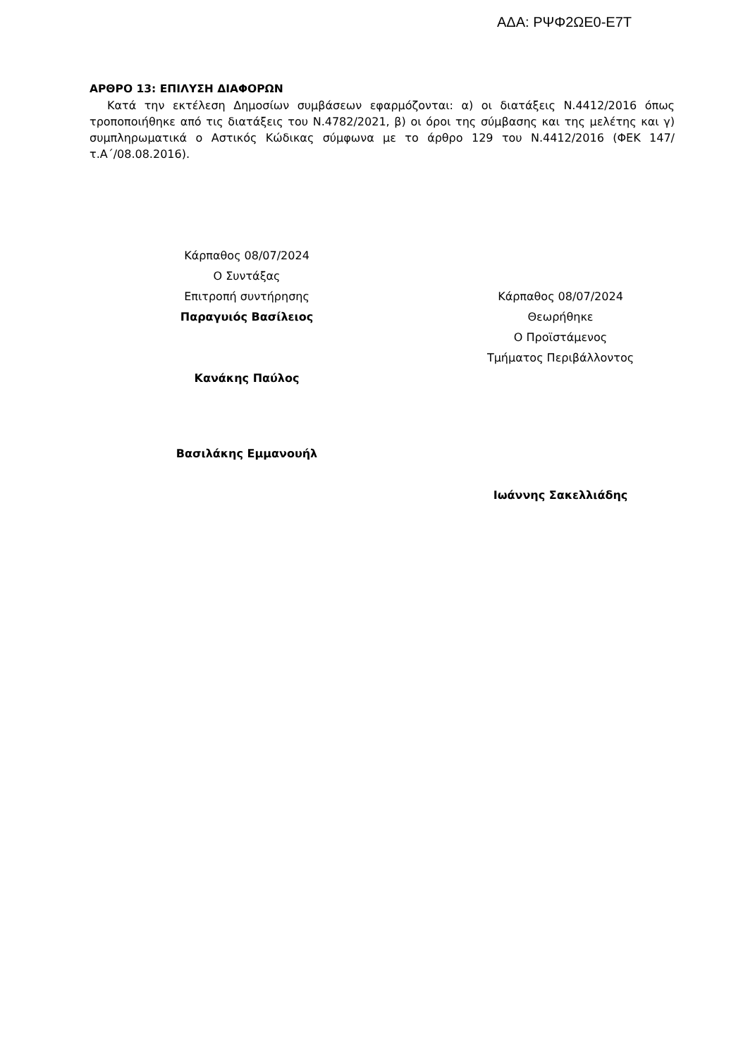ΑΔΑ: ΡΨΦ2ΩΕ0-Ε7Τ
ΑΡΘΡΟ 13: ΕΠΙΛΥΣΗ ΔΙΑΦΟΡΩΝ
Κατά την εκτέλεση Δημοσίων συμβάσεων εφαρμόζονται: α) οι διατάξεις Ν.4412/2016 όπως τροποποιήθηκε από τις διατάξεις του Ν.4782/2021, β) οι όροι της σύμβασης και της μελέτης και γ) συμπληρωματικά ο Αστικός Κώδικας σύμφωνα με το άρθρο 129 του Ν.4412/2016 (ΦΕΚ 147/τ.Α΄/08.08.2016).
Κάρπαθος 08/07/2024
Ο Συντάξας
Επιτροπή συντήρησης
Παραγυιός Βασίλειος
Κανάκης Παύλος
Βασιλάκης Εμμανουήλ
Κάρπαθος 08/07/2024
Θεωρήθηκε
Ο Προϊστάμενος
Τμήματος Περιβάλλοντος
Ιωάννης Σακελλιάδης